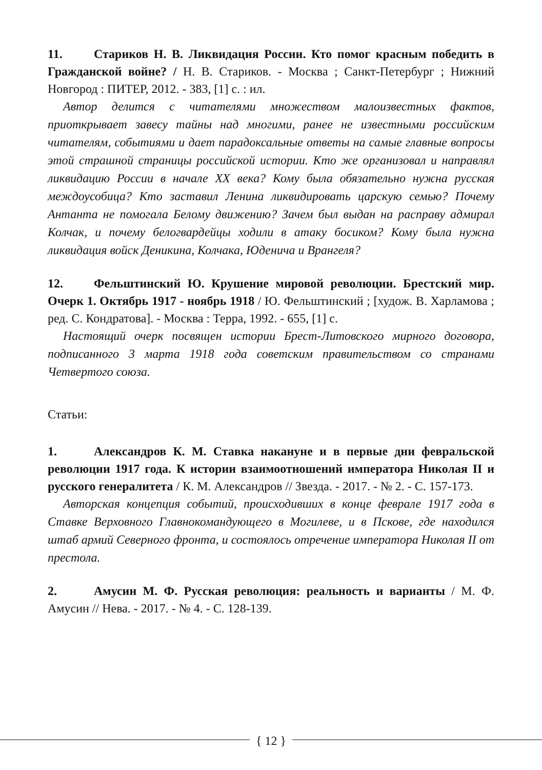11. Стариков Н. В. Ликвидация России. Кто помог красным победить в Гражданской войне? / Н. В. Стариков. - Москва ; Санкт-Петербург ; Нижний Новгород : ПИТЕР, 2012. - 383, [1] с. : ил.
Автор делится с читателями множеством малоизвестных фактов, приоткрывает завесу тайны над многими, ранее не известными российским читателям, событиями и дает парадоксальные ответы на самые главные вопросы этой страшной страницы российской истории. Кто же организовал и направлял ликвидацию России в начале XX века? Кому была обязательно нужна русская междоусобица? Кто заставил Ленина ликвидировать царскую семью? Почему Антанта не помогала Белому движению? Зачем был выдан на расправу адмирал Колчак, и почему белогвардейцы ходили в атаку босиком? Кому была нужна ликвидация войск Деникина, Колчака, Юденича и Врангеля?
12. Фельштинский Ю. Крушение мировой революции. Брестский мир. Очерк 1. Октябрь 1917 - ноябрь 1918 / Ю. Фельштинский ; [худож. В. Харламова ; ред. С. Кондратова]. - Москва : Терра, 1992. - 655, [1] с.
Настоящий очерк посвящен истории Брест-Литовского мирного договора, подписанного 3 марта 1918 года советским правительством со странами Четвертого союза.
Статьи:
1. Александров К. М. Ставка накануне и в первые дни февральской революции 1917 года. К истории взаимоотношений императора Николая II и русского генералитета / К. М. Александров // Звезда. - 2017. - № 2. - С. 157-173.
Авторская концепция событий, происходивших в конце феврале 1917 года в Ставке Верховного Главнокомандующего в Могилеве, и в Пскове, где находился штаб армий Северного фронта, и состоялось отречение императора Николая II от престола.
2. Амусин М. Ф. Русская революция: реальность и варианты / М. Ф. Амусин // Нева. - 2017. - № 4. - С. 128-139.
{ 12 }